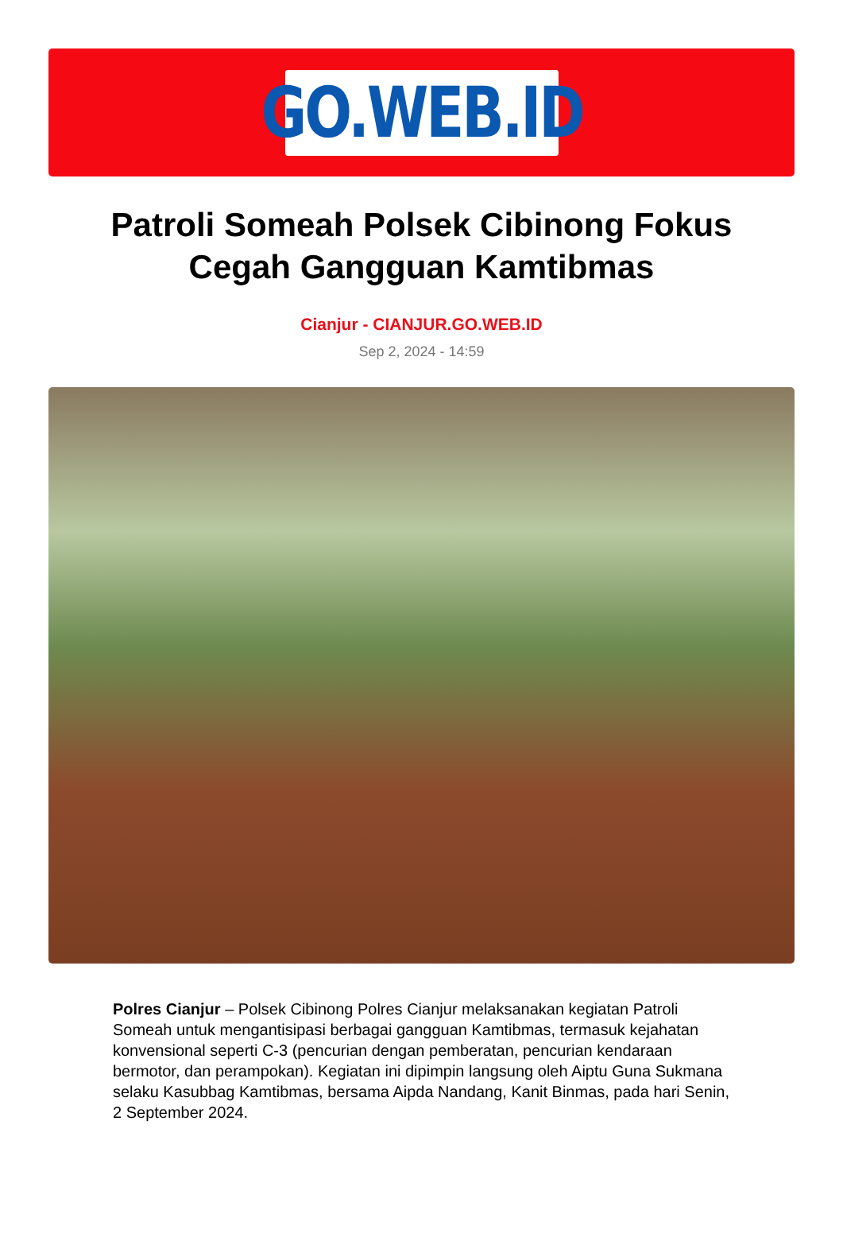GO.WEB.ID
Patroli Someah Polsek Cibinong Fokus Cegah Gangguan Kamtibmas
Cianjur - CIANJUR.GO.WEB.ID
Sep 2, 2024 - 14:59
Polres Cianjur – Polsek Cibinong Polres Cianjur melaksanakan kegiatan Patroli Someah untuk mengantisipasi berbagai gangguan Kamtibmas, termasuk kejahatan konvensional seperti C-3 (pencurian dengan pemberatan, pencurian kendaraan bermotor, dan perampokan). Kegiatan ini dipimpin langsung oleh Aiptu Guna Sukmana selaku Kasubbag Kamtibmas, bersama Aipda Nandang, Kanit Binmas, pada hari Senin, 2 September 2024.